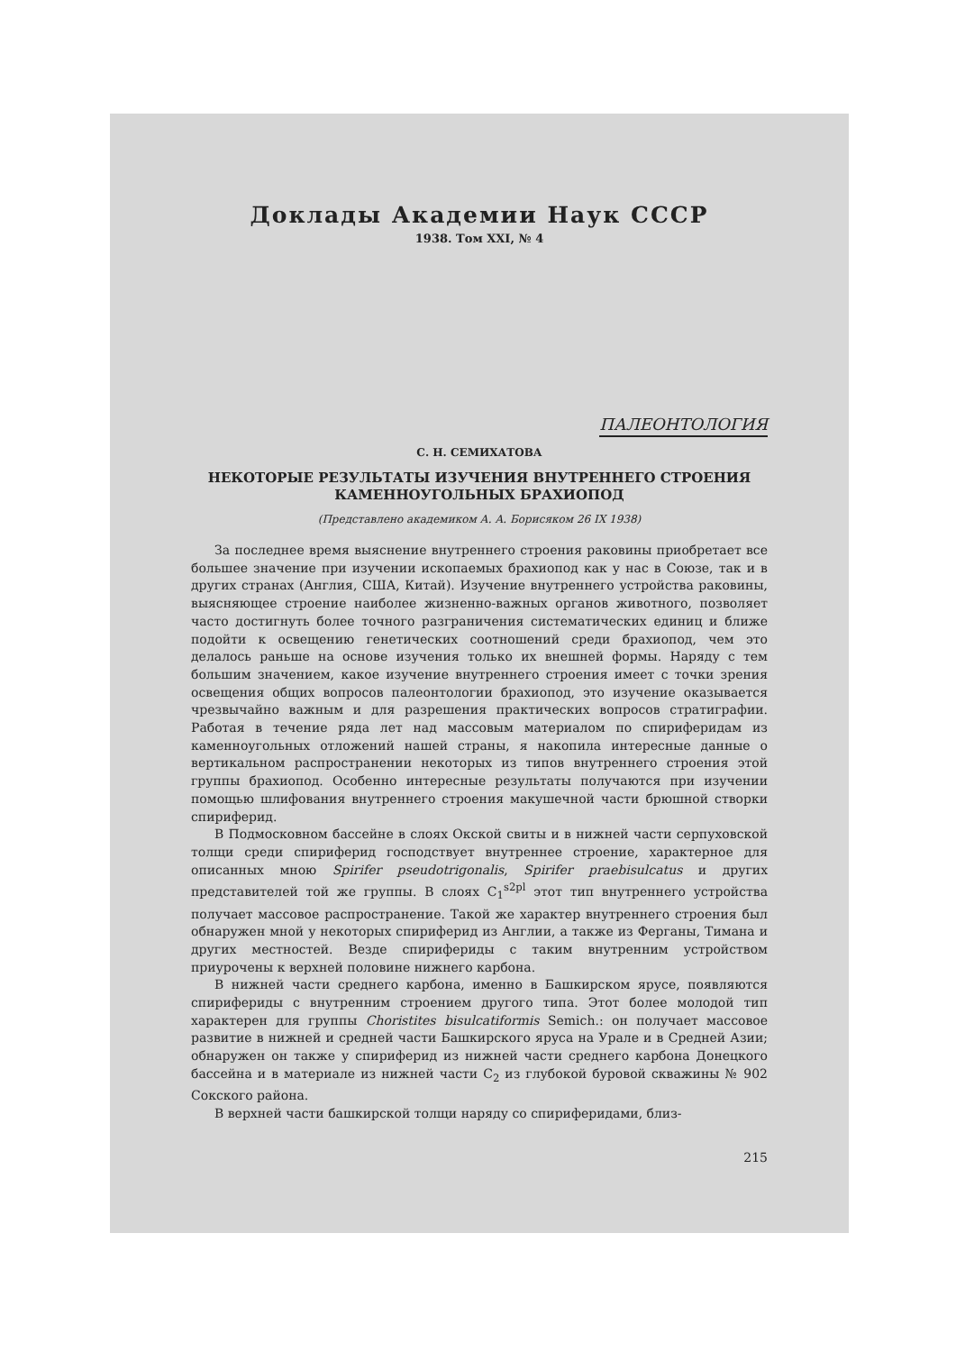Доклады Академии Наук СССР
1938. Том XXI, № 4
ПАЛЕОНТОЛОГИЯ
С. Н. СЕМИХАТОВА
НЕКОТОРЫЕ РЕЗУЛЬТАТЫ ИЗУЧЕНИЯ ВНУТРЕННЕГО СТРОЕНИЯ
КАМЕННОУГОЛЬНЫХ БРАХИОПОД
(Представлено академиком А. А. Борисяком 26 IX 1938)
За последнее время выяснение внутреннего строения раковины приобретает все большее значение при изучении ископаемых брахиопод как у нас в Союзе, так и в других странах (Англия, США, Китай). Изучение внутреннего устройства раковины, выясняющее строение наиболее жизненно-важных органов животного, позволяет часто достигнуть более точного разграничения систематических единиц и ближе подойти к освещению генетических соотношений среди брахиопод, чем это делалось раньше на основе изучения только их внешней формы. Наряду с тем большим значением, какое изучение внутреннего строения имеет с точки зрения освещения общих вопросов палеонтологии брахиопод, это изучение оказывается чрезвычайно важным и для разрешения практических вопросов стратиграфии. Работая в течение ряда лет над массовым материалом по спириферидам из каменноугольных отложений нашей страны, я накопила интересные данные о вертикальном распространении некоторых из типов внутреннего строения этой группы брахиопод. Особенно интересные результаты получаются при изучении помощью шлифования внутреннего строения макушечной части брюшной створки спириферид.
В Подмосковном бассейне в слоях Окской свиты и в нижней части серпуховской толщи среди спириферид господствует внутреннее строение, характерное для описанных мною Spirifer pseudotrigonalis, Spirifer praebisulcatus и других представителей той же группы. В слоях C<sub>1</sub><sup>s2pl</sup> этот тип внутреннего устройства получает массовое распространение. Такой же характер внутреннего строения был обнаружен мной у некоторых спириферид из Англии, а также из Ферганы, Тимана и других местностей. Везде спирифериды с таким внутренним устройством приурочены к верхней половине нижнего карбона.
В нижней части среднего карбона, именно в Башкирском ярусе, появляются спирифериды с внутренним строением другого типа. Этот более молодой тип характерен для группы Choristites bisulcatiformis Semich.: он получает массовое развитие в нижней и средней части Башкирского яруса на Урале и в Средней Азии; обнаружен он также у спириферид из нижней части среднего карбона Донецкого бассейна и в материале из нижней части C<sub>2</sub> из глубокой буровой скважины № 902 Сокского района.
В верхней части башкирской толщи наряду со спириферидами, близ-
215